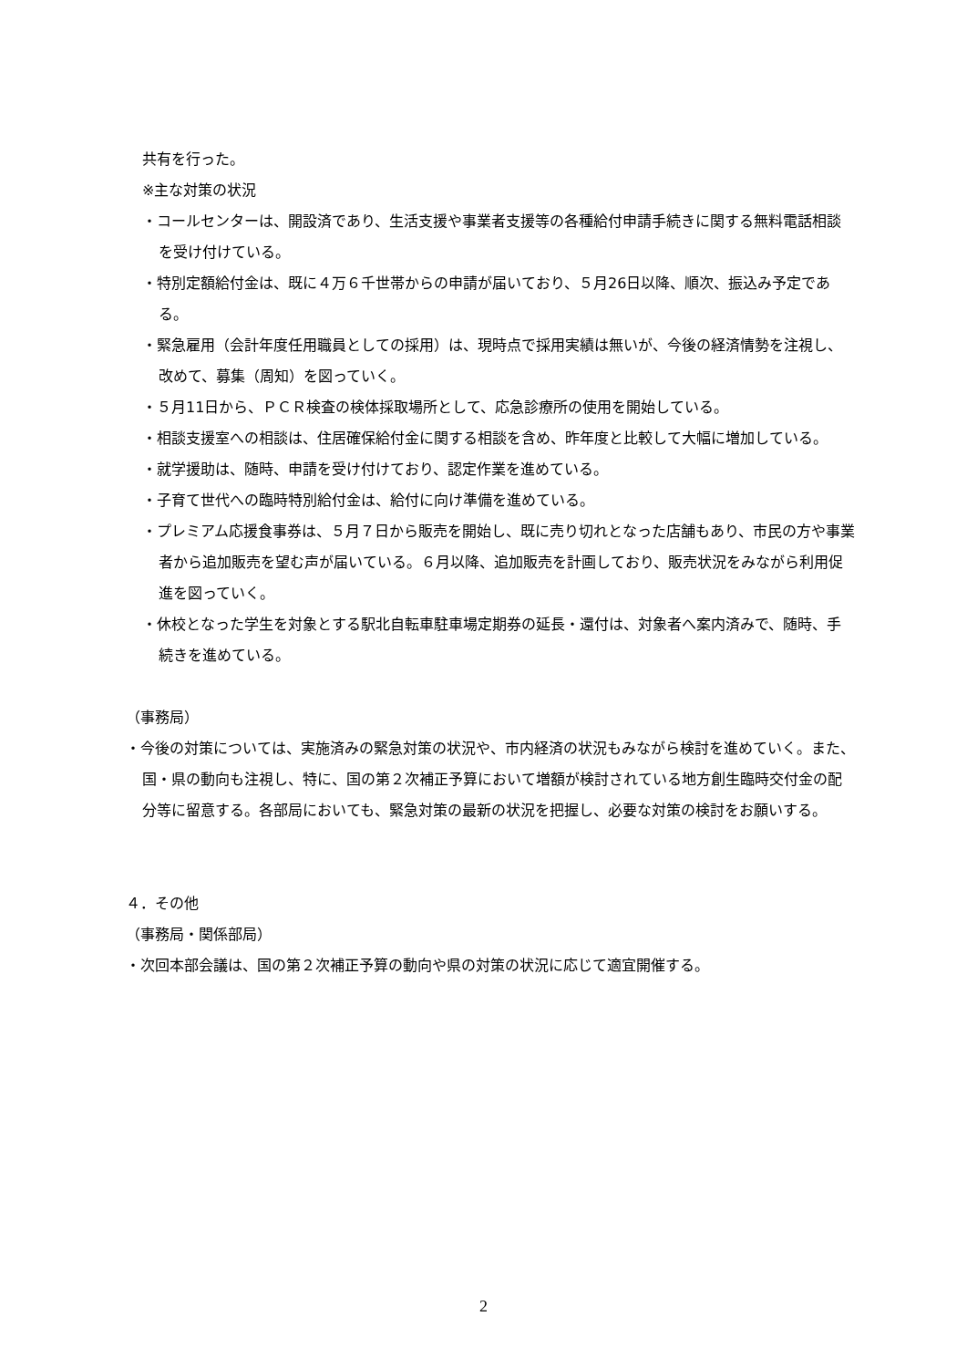共有を行った。
※主な対策の状況
・コールセンターは、開設済であり、生活支援や事業者支援等の各種給付申請手続きに関する無料電話相談を受け付けている。
・特別定額給付金は、既に４万６千世帯からの申請が届いており、５月26日以降、順次、振込み予定である。
・緊急雇用（会計年度任用職員としての採用）は、現時点で採用実績は無いが、今後の経済情勢を注視し、改めて、募集（周知）を図っていく。
・５月11日から、ＰＣＲ検査の検体採取場所として、応急診療所の使用を開始している。
・相談支援室への相談は、住居確保給付金に関する相談を含め、昨年度と比較して大幅に増加している。
・就学援助は、随時、申請を受け付けており、認定作業を進めている。
・子育て世代への臨時特別給付金は、給付に向け準備を進めている。
・プレミアム応援食事券は、５月７日から販売を開始し、既に売り切れとなった店舗もあり、市民の方や事業者から追加販売を望む声が届いている。６月以降、追加販売を計画しており、販売状況をみながら利用促進を図っていく。
・休校となった学生を対象とする駅北自転車駐車場定期券の延長・還付は、対象者へ案内済みで、随時、手続きを進めている。
（事務局）
・今後の対策については、実施済みの緊急対策の状況や、市内経済の状況もみながら検討を進めていく。また、国・県の動向も注視し、特に、国の第２次補正予算において増額が検討されている地方創生臨時交付金の配分等に留意する。各部局においても、緊急対策の最新の状況を把握し、必要な対策の検討をお願いする。
４．その他
（事務局・関係部局）
・次回本部会議は、国の第２次補正予算の動向や県の対策の状況に応じて適宜開催する。
2